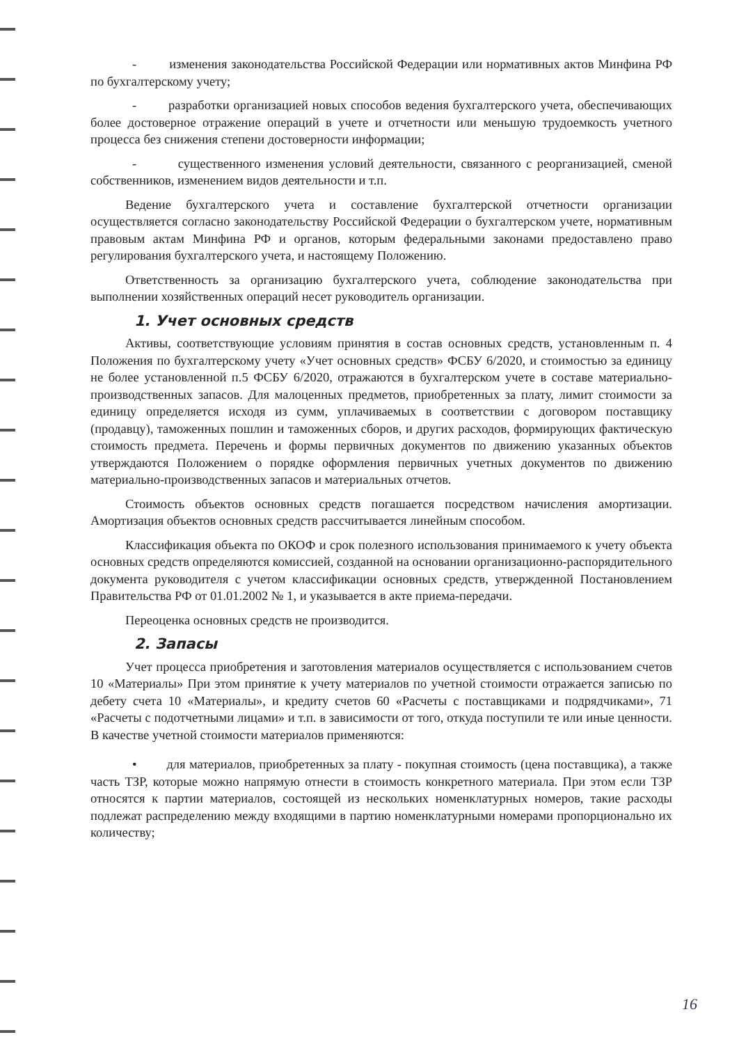- изменения законодательства Российской Федерации или нормативных актов Минфина РФ по бухгалтерскому учету;
- разработки организацией новых способов ведения бухгалтерского учета, обеспечивающих более достоверное отражение операций в учете и отчетности или меньшую трудоемкость учетного процесса без снижения степени достоверности информации;
- существенного изменения условий деятельности, связанного с реорганизацией, сменой собственников, изменением видов деятельности и т.п.
Ведение бухгалтерского учета и составление бухгалтерской отчетности организации осуществляется согласно законодательству Российской Федерации о бухгалтерском учете, нормативным правовым актам Минфина РФ и органов, которым федеральными законами предоставлено право регулирования бухгалтерского учета, и настоящему Положению.
Ответственность за организацию бухгалтерского учета, соблюдение законодательства при выполнении хозяйственных операций несет руководитель организации.
1. Учет основных средств
Активы, соответствующие условиям принятия в состав основных средств, установленным п. 4 Положения по бухгалтерскому учету «Учет основных средств» ФСБУ 6/2020, и стоимостью за единицу не более установленной п.5 ФСБУ 6/2020, отражаются в бухгалтерском учете в составе материально-производственных запасов. Для малоценных предметов, приобретенных за плату, лимит стоимости за единицу определяется исходя из сумм, уплачиваемых в соответствии с договором поставщику (продавцу), таможенных пошлин и таможенных сборов, и других расходов, формирующих фактическую стоимость предмета. Перечень и формы первичных документов по движению указанных объектов утверждаются Положением о порядке оформления первичных учетных документов по движению материально-производственных запасов и материальных отчетов.
Стоимость объектов основных средств погашается посредством начисления амортизации. Амортизация объектов основных средств рассчитывается линейным способом.
Классификация объекта по ОКОФ и срок полезного использования принимаемого к учету объекта основных средств определяются комиссией, созданной на основании организационно-распорядительного документа руководителя с учетом классификации основных средств, утвержденной Постановлением Правительства РФ от 01.01.2002 № 1, и указывается в акте приема-передачи.
Переоценка основных средств не производится.
2. Запасы
Учет процесса приобретения и заготовления материалов осуществляется с использованием счетов 10 «Материалы» При этом принятие к учету материалов по учетной стоимости отражается записью по дебету счета 10 «Материалы», и кредиту счетов 60 «Расчеты с поставщиками и подрядчиками», 71 «Расчеты с подотчетными лицами» и т.п. в зависимости от того, откуда поступили те или иные ценности. В качестве учетной стоимости материалов применяются:
• для материалов, приобретенных за плату - покупная стоимость (цена поставщика), а также часть ТЗР, которые можно напрямую отнести в стоимость конкретного материала. При этом если ТЗР относятся к партии материалов, состоящей из нескольких номенклатурных номеров, такие расходы подлежат распределению между входящими в партию номенклатурными номерами пропорционально их количеству;
16